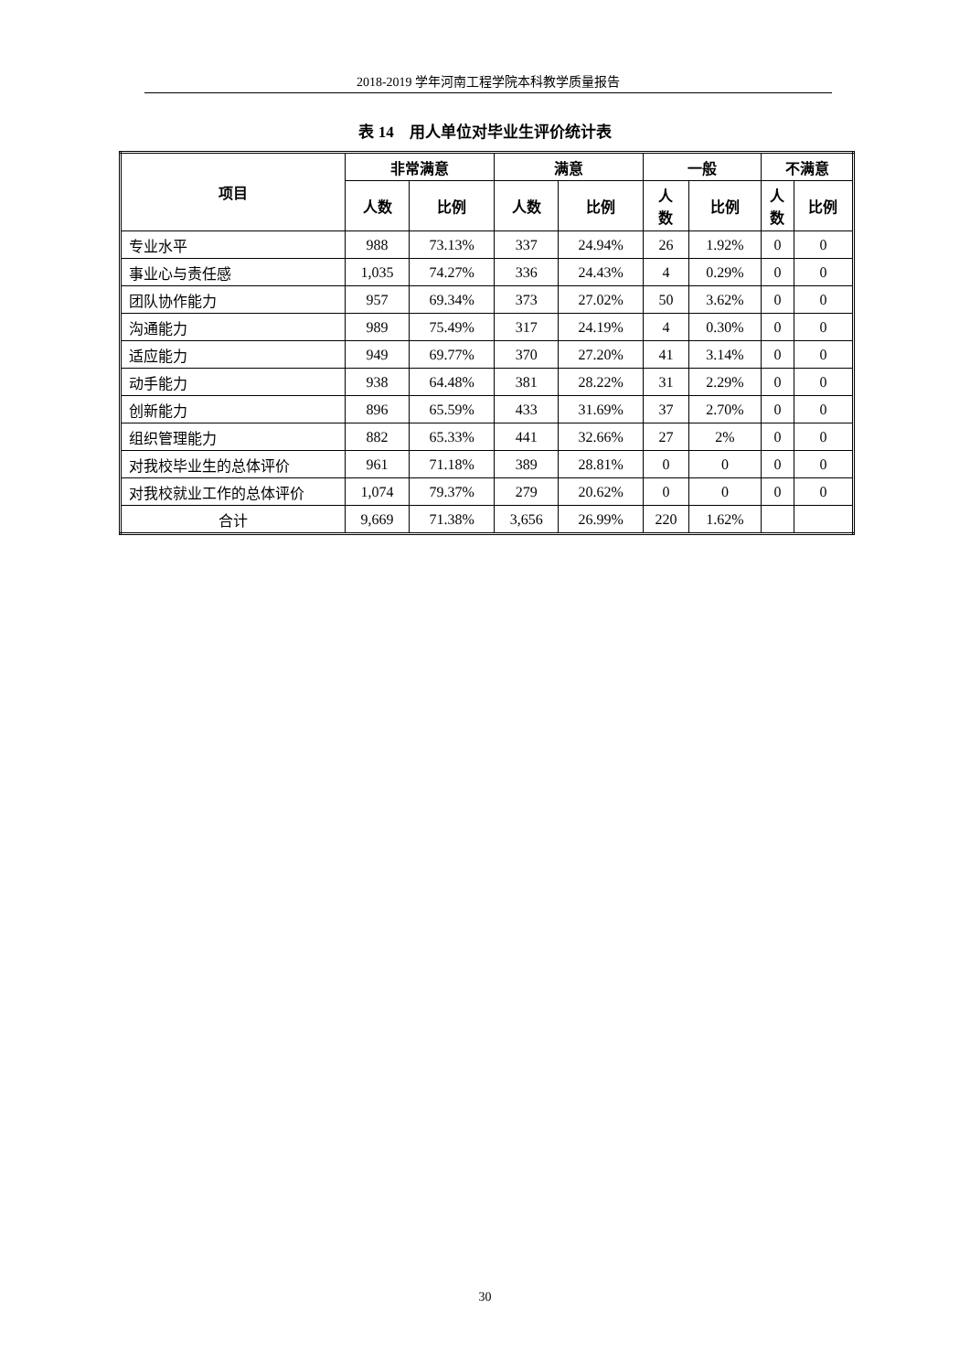2018-2019 学年河南工程学院本科教学质量报告
表 14　用人单位对毕业生评价统计表
| 项目 | 非常满意 | | 满意 | | 一般 | | 不满意 | |
| --- | --- | --- | --- | --- | --- | --- | --- | --- |
| | 人数 | 比例 | 人数 | 比例 | 人 数 | 比例 | 人 数 | 比例 |
| 专业水平 | 988 | 73.13% | 337 | 24.94% | 26 | 1.92% | 0 | 0 |
| 事业心与责任感 | 1,035 | 74.27% | 336 | 24.43% | 4 | 0.29% | 0 | 0 |
| 团队协作能力 | 957 | 69.34% | 373 | 27.02% | 50 | 3.62% | 0 | 0 |
| 沟通能力 | 989 | 75.49% | 317 | 24.19% | 4 | 0.30% | 0 | 0 |
| 适应能力 | 949 | 69.77% | 370 | 27.20% | 41 | 3.14% | 0 | 0 |
| 动手能力 | 938 | 64.48% | 381 | 28.22% | 31 | 2.29% | 0 | 0 |
| 创新能力 | 896 | 65.59% | 433 | 31.69% | 37 | 2.70% | 0 | 0 |
| 组织管理能力 | 882 | 65.33% | 441 | 32.66% | 27 | 2% | 0 | 0 |
| 对我校毕业生的总体评价 | 961 | 71.18% | 389 | 28.81% | 0 | 0 | 0 | 0 |
| 对我校就业工作的总体评价 | 1,074 | 79.37% | 279 | 20.62% | 0 | 0 | 0 | 0 |
| 合计 | 9,669 | 71.38% | 3,656 | 26.99% | 220 | 1.62% | | |
30